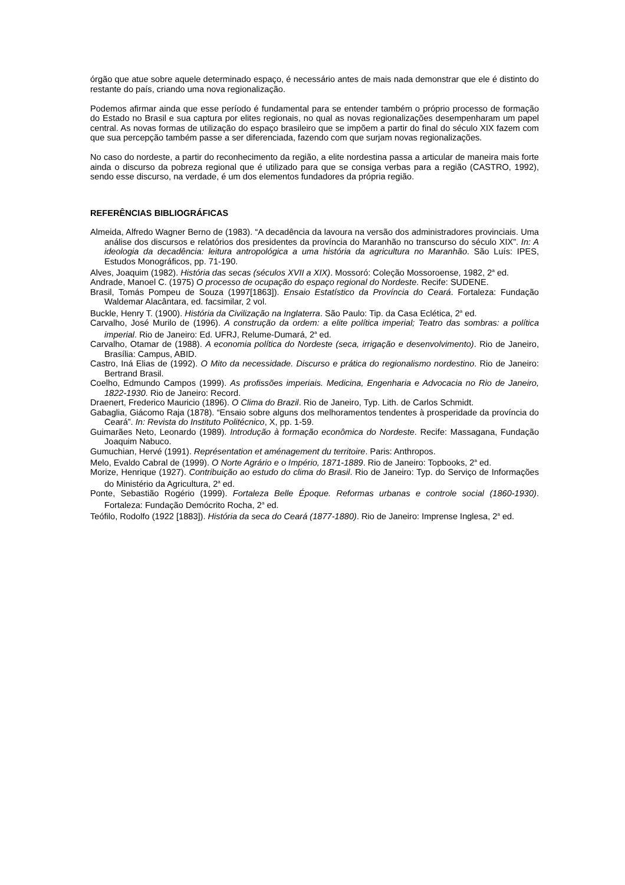órgão que atue sobre aquele determinado espaço, é necessário antes de mais nada demonstrar que ele é distinto do restante do país, criando uma nova regionalização.
Podemos afirmar ainda que esse período é fundamental para se entender também o próprio processo de formação do Estado no Brasil e sua captura por elites regionais, no qual as novas regionalizações desempenharam um papel central. As novas formas de utilização do espaço brasileiro que se impõem a partir do final do século XIX fazem com que sua percepção também passe a ser diferenciada, fazendo com que surjam novas regionalizações.
No caso do nordeste, a partir do reconhecimento da região, a elite nordestina passa a articular de maneira mais forte ainda o discurso da pobreza regional que é utilizado para que se consiga verbas para a região (CASTRO, 1992), sendo esse discurso, na verdade, é um dos elementos fundadores da própria região.
REFERÊNCIAS BIBLIOGRÁFICAS
Almeida, Alfredo Wagner Berno de (1983). “A decadência da lavoura na versão dos administradores provinciais. Uma análise dos discursos e relatórios dos presidentes da província do Maranhão no transcurso do século XIX”. In: A ideologia da decadência: leitura antropológica a uma história da agricultura no Maranhão. São Luís: IPES, Estudos Monográficos, pp. 71-190.
Alves, Joaquim (1982). História das secas (séculos XVII a XIX). Mossoró: Coleção Mossoroense, 1982, 2<sup>a</sup> ed.
Andrade, Manoel C. (1975) O processo de ocupação do espaço regional do Nordeste. Recife: SUDENE.
Brasil, Tomás Pompeu de Souza (1997[1863]). Ensaio Estatístico da Província do Ceará. Fortaleza: Fundação Waldemar Alacântara, ed. facsimilar, 2 vol.
Buckle, Henry T. (1900). História da Civilização na Inglaterra. São Paulo: Tip. da Casa Eclética, 2<sup>a</sup> ed.
Carvalho, José Murilo de (1996). A construção da ordem: a elite política imperial; Teatro das sombras: a política imperial. Rio de Janeiro: Ed. UFRJ, Relume-Dumará, 2<sup>a</sup> ed.
Carvalho, Otamar de (1988). A economia política do Nordeste (seca, irrigação e desenvolvimento). Rio de Janeiro, Brasília: Campus, ABID.
Castro, Iná Elias de (1992). O Mito da necessidade. Discurso e prática do regionalismo nordestino. Rio de Janeiro: Bertrand Brasil.
Coelho, Edmundo Campos (1999). As profissões imperiais. Medicina, Engenharia e Advocacia no Rio de Janeiro, 1822-1930. Rio de Janeiro: Record.
Draenert, Frederico Mauricio (1896). O Clima do Brazil. Rio de Janeiro, Typ. Lith. de Carlos Schmidt.
Gabaglia, Giácomo Raja (1878). “Ensaio sobre alguns dos melhoramentos tendentes à prosperidade da província do Ceará”. In: Revista do Instituto Politécnico, X, pp. 1-59.
Guimarães Neto, Leonardo (1989). Introdução à formação econômica do Nordeste. Recife: Massagana, Fundação Joaquim Nabuco.
Gumuchian, Hervé (1991). Représentation et aménagement du territoire. Paris: Anthropos.
Melo, Evaldo Cabral de (1999). O Norte Agrário e o Império, 1871-1889. Rio de Janeiro: Topbooks, 2<sup>a</sup> ed.
Morize, Henrique (1927). Contribuição ao estudo do clima do Brasil. Rio de Janeiro: Typ. do Serviço de Informações do Ministério da Agricultura, 2<sup>a</sup> ed.
Ponte, Sebastião Rogério (1999). Fortaleza Belle Époque. Reformas urbanas e controle social (1860-1930). Fortaleza: Fundação Demócrito Rocha, 2<sup>a</sup> ed.
Teófilo, Rodolfo (1922 [1883]). História da seca do Ceará (1877-1880). Rio de Janeiro: Imprense Inglesa, 2<sup>a</sup> ed.